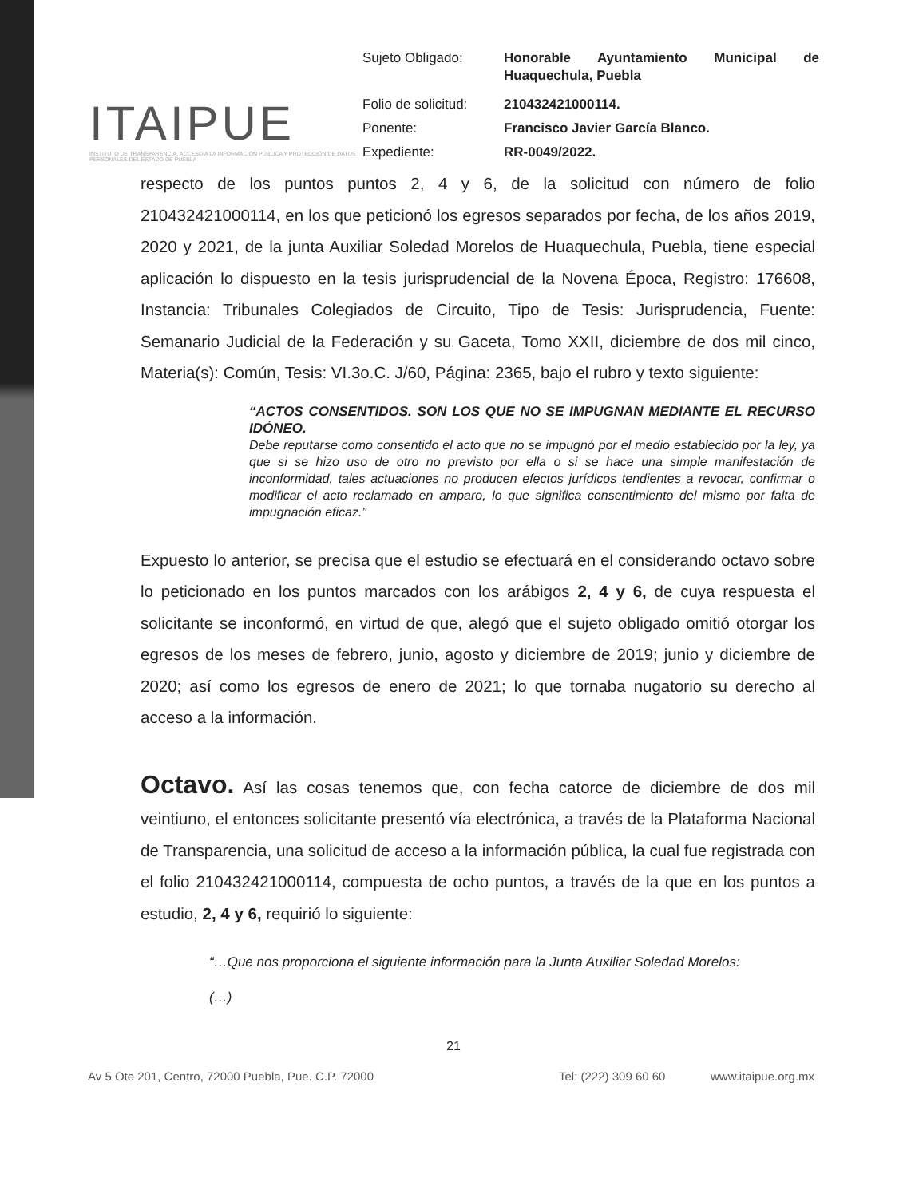ITAIPUE
INSTITUTO DE TRANSPARENCIA, ACCESO A LA INFORMACIÓN PÚBLICA Y PROTECCIÓN DE DATOS PERSONALES DEL ESTADO DE PUEBLA
| Sujeto Obligado: | Honorable Ayuntamiento Municipal de Huaquechula, Puebla |
| Folio de solicitud: | 210432421000114. |
| Ponente: | Francisco Javier García Blanco. |
| Expediente: | RR-0049/2022. |
respecto de los puntos puntos 2, 4 y 6, de la solicitud con número de folio 210432421000114, en los que peticionó los egresos separados por fecha, de los años 2019, 2020 y 2021, de la junta Auxiliar Soledad Morelos de Huaquechula, Puebla, tiene especial aplicación lo dispuesto en la tesis jurisprudencial de la Novena Época, Registro: 176608, Instancia: Tribunales Colegiados de Circuito, Tipo de Tesis: Jurisprudencia, Fuente: Semanario Judicial de la Federación y su Gaceta, Tomo XXII, diciembre de dos mil cinco, Materia(s): Común, Tesis: VI.3o.C. J/60, Página: 2365, bajo el rubro y texto siguiente:
“ACTOS CONSENTIDOS. SON LOS QUE NO SE IMPUGNAN MEDIANTE EL RECURSO IDÓNEO.
Debe reputarse como consentido el acto que no se impugnó por el medio establecido por la ley, ya que si se hizo uso de otro no previsto por ella o si se hace una simple manifestación de inconformidad, tales actuaciones no producen efectos jurídicos tendientes a revocar, confirmar o modificar el acto reclamado en amparo, lo que significa consentimiento del mismo por falta de impugnación eficaz.”
Expuesto lo anterior, se precisa que el estudio se efectuará en el considerando octavo sobre lo peticionado en los puntos marcados con los arábigos 2, 4 y 6, de cuya respuesta el solicitante se inconformó, en virtud de que, alegó que el sujeto obligado omitió otorgar los egresos de los meses de febrero, junio, agosto y diciembre de 2019; junio y diciembre de 2020; así como los egresos de enero de 2021; lo que tornaba nugatorio su derecho al acceso a la información.
Octavo. Así las cosas tenemos que, con fecha catorce de diciembre de dos mil veintiuno, el entonces solicitante presentó vía electrónica, a través de la Plataforma Nacional de Transparencia, una solicitud de acceso a la información pública, la cual fue registrada con el folio 210432421000114, compuesta de ocho puntos, a través de la que en los puntos a estudio, 2, 4 y 6, requirió lo siguiente:
“…Que nos proporciona el siguiente información para la Junta Auxiliar Soledad Morelos:
(…)
21
Av 5 Ote 201, Centro, 72000 Puebla, Pue. C.P. 72000 Tel: (222) 309 60 60 www.itaipue.org.mx